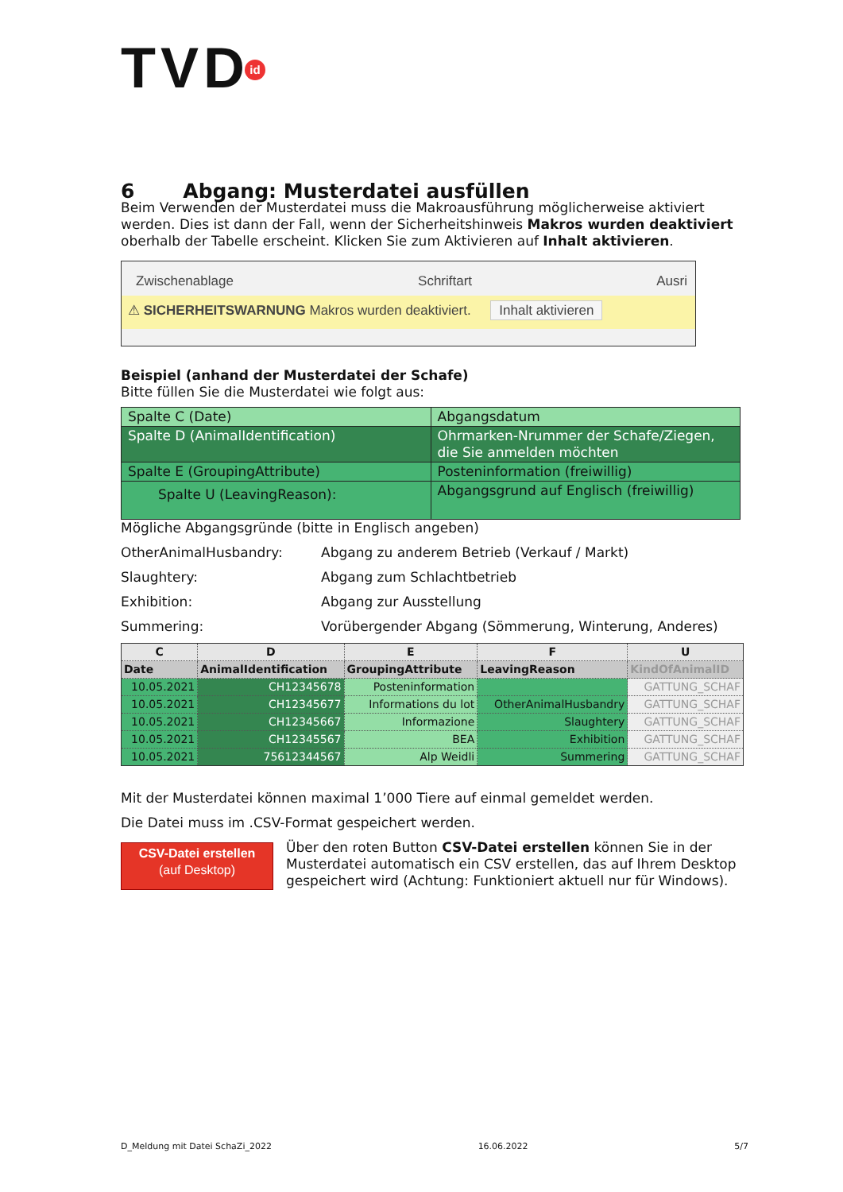TVDid
6 Abgang: Musterdatei ausfüllen
Beim Verwenden der Musterdatei muss die Makroausführung möglicherweise aktiviert werden. Dies ist dann der Fall, wenn der Sicherheitshinweis Makros wurden deaktiviert oberhalb der Tabelle erscheint. Klicken Sie zum Aktivieren auf Inhalt aktivieren.
Zwischenablage Schriftart Ausri
⚠ SICHERHEITSWARNUNG Makros wurden deaktiviert. Inhalt aktivieren
Beispiel (anhand der Musterdatei der Schafe)
Bitte füllen Sie die Musterdatei wie folgt aus:
| Spalte C (Date) | Abgangsdatum |
| Spalte D (AnimalIdentification) | Ohrmarken-Nrummer der Schafe/Ziegen, die Sie anmelden möchten |
| Spalte E (GroupingAttribute) | Posteninformation (freiwillig) |
| Spalte U (LeavingReason): | Abgangsgrund auf Englisch (freiwillig) |
Mögliche Abgangsgründe (bitte in Englisch angeben)
OtherAnimalHusbandry: Abgang zu anderem Betrieb (Verkauf / Markt)
Slaughtery: Abgang zum Schlachtbetrieb
Exhibition: Abgang zur Ausstellung
Summering: Vorübergender Abgang (Sömmerung, Winterung, Anderes)
| C | D | E | F | U |
| --- | --- | --- | --- | --- |
| Date | AnimalIdentification | GroupingAttribute | LeavingReason | KindOfAnimalID |
| 10.05.2021 | CH12345678 | Posteninformation | | GATTUNG_SCHAF |
| 10.05.2021 | CH12345677 | Informations du lot | OtherAnimalHusbandry | GATTUNG_SCHAF |
| 10.05.2021 | CH12345667 | Informazione | Slaughtery | GATTUNG_SCHAF |
| 10.05.2021 | CH12345567 | BEA | Exhibition | GATTUNG_SCHAF |
| 10.05.2021 | 75612344567 | Alp Weidli | Summering | GATTUNG_SCHAF |
Mit der Musterdatei können maximal 1’000 Tiere auf einmal gemeldet werden.
Die Datei muss im .CSV-Format gespeichert werden.
CSV-Datei erstellen
(auf Desktop)
Über den roten Button CSV-Datei erstellen können Sie in der Musterdatei automatisch ein CSV erstellen, das auf Ihrem Desktop gespeichert wird (Achtung: Funktioniert aktuell nur für Windows).
D_Meldung mit Datei SchaZi_2022 16.06.2022 5/7